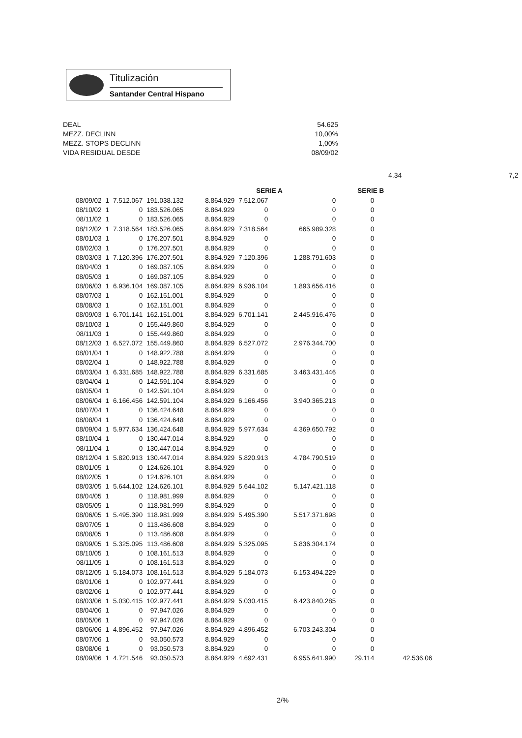Titulización
Santander Central Hispano
DEAL 54.625
MEZZ. DECLINN 10,00%
MEZZ. STOPS DECLINN 1,00%
VIDA RESIDUAL DESDE 08/09/02
4,34 7,2
| | | | | | SERIE A | | SERIE B | |
| --- | --- | --- | --- | --- | --- | --- | --- | --- |
| 08/09/02 | 1 | 7.512.067 | 191.038.132 | 8.864.929 | 7.512.067 | 0 | 0 | |
| 08/10/02 | 1 | 0 | 183.526.065 | 8.864.929 | 0 | 0 | 0 | |
| 08/11/02 | 1 | 0 | 183.526.065 | 8.864.929 | 0 | 0 | 0 | |
| 08/12/02 | 1 | 7.318.564 | 183.526.065 | 8.864.929 | 7.318.564 | 665.989.328 | 0 | |
| 08/01/03 | 1 | 0 | 176.207.501 | 8.864.929 | 0 | 0 | 0 | |
| 08/02/03 | 1 | 0 | 176.207.501 | 8.864.929 | 0 | 0 | 0 | |
| 08/03/03 | 1 | 7.120.396 | 176.207.501 | 8.864.929 | 7.120.396 | 1.288.791.603 | 0 | |
| 08/04/03 | 1 | 0 | 169.087.105 | 8.864.929 | 0 | 0 | 0 | |
| 08/05/03 | 1 | 0 | 169.087.105 | 8.864.929 | 0 | 0 | 0 | |
| 08/06/03 | 1 | 6.936.104 | 169.087.105 | 8.864.929 | 6.936.104 | 1.893.656.416 | 0 | |
| 08/07/03 | 1 | 0 | 162.151.001 | 8.864.929 | 0 | 0 | 0 | |
| 08/08/03 | 1 | 0 | 162.151.001 | 8.864.929 | 0 | 0 | 0 | |
| 08/09/03 | 1 | 6.701.141 | 162.151.001 | 8.864.929 | 6.701.141 | 2.445.916.476 | 0 | |
| 08/10/03 | 1 | 0 | 155.449.860 | 8.864.929 | 0 | 0 | 0 | |
| 08/11/03 | 1 | 0 | 155.449.860 | 8.864.929 | 0 | 0 | 0 | |
| 08/12/03 | 1 | 6.527.072 | 155.449.860 | 8.864.929 | 6.527.072 | 2.976.344.700 | 0 | |
| 08/01/04 | 1 | 0 | 148.922.788 | 8.864.929 | 0 | 0 | 0 | |
| 08/02/04 | 1 | 0 | 148.922.788 | 8.864.929 | 0 | 0 | 0 | |
| 08/03/04 | 1 | 6.331.685 | 148.922.788 | 8.864.929 | 6.331.685 | 3.463.431.446 | 0 | |
| 08/04/04 | 1 | 0 | 142.591.104 | 8.864.929 | 0 | 0 | 0 | |
| 08/05/04 | 1 | 0 | 142.591.104 | 8.864.929 | 0 | 0 | 0 | |
| 08/06/04 | 1 | 6.166.456 | 142.591.104 | 8.864.929 | 6.166.456 | 3.940.365.213 | 0 | |
| 08/07/04 | 1 | 0 | 136.424.648 | 8.864.929 | 0 | 0 | 0 | |
| 08/08/04 | 1 | 0 | 136.424.648 | 8.864.929 | 0 | 0 | 0 | |
| 08/09/04 | 1 | 5.977.634 | 136.424.648 | 8.864.929 | 5.977.634 | 4.369.650.792 | 0 | |
| 08/10/04 | 1 | 0 | 130.447.014 | 8.864.929 | 0 | 0 | 0 | |
| 08/11/04 | 1 | 0 | 130.447.014 | 8.864.929 | 0 | 0 | 0 | |
| 08/12/04 | 1 | 5.820.913 | 130.447.014 | 8.864.929 | 5.820.913 | 4.784.790.519 | 0 | |
| 08/01/05 | 1 | 0 | 124.626.101 | 8.864.929 | 0 | 0 | 0 | |
| 08/02/05 | 1 | 0 | 124.626.101 | 8.864.929 | 0 | 0 | 0 | |
| 08/03/05 | 1 | 5.644.102 | 124.626.101 | 8.864.929 | 5.644.102 | 5.147.421.118 | 0 | |
| 08/04/05 | 1 | 0 | 118.981.999 | 8.864.929 | 0 | 0 | 0 | |
| 08/05/05 | 1 | 0 | 118.981.999 | 8.864.929 | 0 | 0 | 0 | |
| 08/06/05 | 1 | 5.495.390 | 118.981.999 | 8.864.929 | 5.495.390 | 5.517.371.698 | 0 | |
| 08/07/05 | 1 | 0 | 113.486.608 | 8.864.929 | 0 | 0 | 0 | |
| 08/08/05 | 1 | 0 | 113.486.608 | 8.864.929 | 0 | 0 | 0 | |
| 08/09/05 | 1 | 5.325.095 | 113.486.608 | 8.864.929 | 5.325.095 | 5.836.304.174 | 0 | |
| 08/10/05 | 1 | 0 | 108.161.513 | 8.864.929 | 0 | 0 | 0 | |
| 08/11/05 | 1 | 0 | 108.161.513 | 8.864.929 | 0 | 0 | 0 | |
| 08/12/05 | 1 | 5.184.073 | 108.161.513 | 8.864.929 | 5.184.073 | 6.153.494.229 | 0 | |
| 08/01/06 | 1 | 0 | 102.977.441 | 8.864.929 | 0 | 0 | 0 | |
| 08/02/06 | 1 | 0 | 102.977.441 | 8.864.929 | 0 | 0 | 0 | |
| 08/03/06 | 1 | 5.030.415 | 102.977.441 | 8.864.929 | 5.030.415 | 6.423.840.285 | 0 | |
| 08/04/06 | 1 | 0 | 97.947.026 | 8.864.929 | 0 | 0 | 0 | |
| 08/05/06 | 1 | 0 | 97.947.026 | 8.864.929 | 0 | 0 | 0 | |
| 08/06/06 | 1 | 4.896.452 | 97.947.026 | 8.864.929 | 4.896.452 | 6.703.243.304 | 0 | |
| 08/07/06 | 1 | 0 | 93.050.573 | 8.864.929 | 0 | 0 | 0 | |
| 08/08/06 | 1 | 0 | 93.050.573 | 8.864.929 | 0 | 0 | 0 | |
| 08/09/06 | 1 | 4.721.546 | 93.050.573 | 8.864.929 | 4.692.431 | 6.955.641.990 | 29.114 | 42.536.06 |
2/%